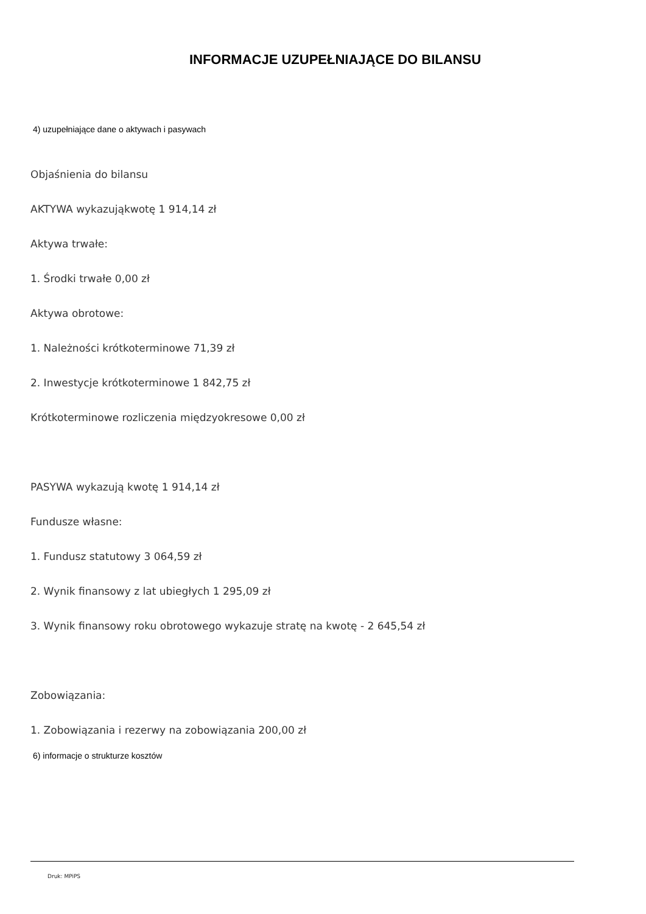INFORMACJE UZUPEŁNIAJĄCE DO BILANSU
4) uzupełniające dane o aktywach i pasywach
Objaśnienia do bilansu
AKTYWA wykazująkwotę 1 914,14 zł
Aktywa trwałe:
1. Środki trwałe 0,00 zł
Aktywa obrotowe:
1. Należności krótkoterminowe 71,39 zł
2. Inwestycje krótkoterminowe 1 842,75 zł
Krótkoterminowe rozliczenia międzyokresowe 0,00 zł
PASYWA wykazują kwotę 1 914,14 zł
Fundusze własne:
1. Fundusz statutowy 3 064,59 zł
2. Wynik finansowy z lat ubiegłych 1 295,09 zł
3. Wynik finansowy roku obrotowego wykazuje stratę na kwotę - 2 645,54 zł
Zobowiązania:
1. Zobowiązania i rezerwy na zobowiązania 200,00 zł
6) informacje o strukturze kosztów
Druk: MPiPS